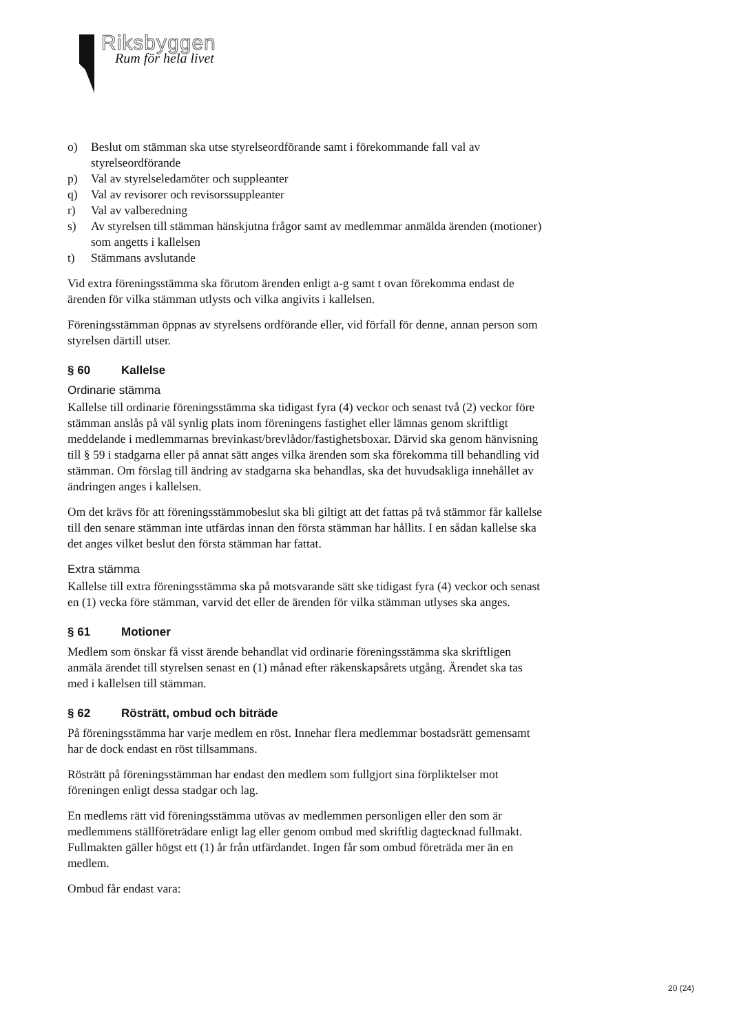Riksbyggen
Rum för hela livet
o) Beslut om stämman ska utse styrelseordförande samt i förekommande fall val av styrelseordförande
p) Val av styrelseledamöter och suppleanter
q) Val av revisorer och revisorssuppleanter
r) Val av valberedning
s) Av styrelsen till stämman hänskjutna frågor samt av medlemmar anmälda ärenden (motioner) som angetts i kallelsen
t) Stämmans avslutande
Vid extra föreningsstämma ska förutom ärenden enligt a-g samt t ovan förekomma endast de ärenden för vilka stämman utlysts och vilka angivits i kallelsen.
Föreningsstämman öppnas av styrelsens ordförande eller, vid förfall för denne, annan person som styrelsen därtill utser.
§ 60 Kallelse
Ordinarie stämma
Kallelse till ordinarie föreningsstämma ska tidigast fyra (4) veckor och senast två (2) veckor före stämman anslås på väl synlig plats inom föreningens fastighet eller lämnas genom skriftligt meddelande i medlemmarnas brevinkast/brevlådor/fastighetsboxar. Därvid ska genom hänvisning till § 59 i stadgarna eller på annat sätt anges vilka ärenden som ska förekomma till behandling vid stämman. Om förslag till ändring av stadgarna ska behandlas, ska det huvudsakliga innehållet av ändringen anges i kallelsen.
Om det krävs för att föreningsstämmobeslut ska bli giltigt att det fattas på två stämmor får kallelse till den senare stämman inte utfärdas innan den första stämman har hållits. I en sådan kallelse ska det anges vilket beslut den första stämman har fattat.
Extra stämma
Kallelse till extra föreningsstämma ska på motsvarande sätt ske tidigast fyra (4) veckor och senast en (1) vecka före stämman, varvid det eller de ärenden för vilka stämman utlyses ska anges.
§ 61 Motioner
Medlem som önskar få visst ärende behandlat vid ordinarie föreningsstämma ska skriftligen anmäla ärendet till styrelsen senast en (1) månad efter räkenskapsårets utgång. Ärendet ska tas med i kallelsen till stämman.
§ 62 Rösträtt, ombud och biträde
På föreningsstämma har varje medlem en röst. Innehar flera medlemmar bostadsrätt gemensamt har de dock endast en röst tillsammans.
Rösträtt på föreningsstämman har endast den medlem som fullgjort sina förpliktelser mot föreningen enligt dessa stadgar och lag.
En medlems rätt vid föreningsstämma utövas av medlemmen personligen eller den som är medlemmens ställföreträdare enligt lag eller genom ombud med skriftlig dagtecknad fullmakt. Fullmakten gäller högst ett (1) år från utfärdandet. Ingen får som ombud företräda mer än en medlem.
Ombud får endast vara:
20 (24)